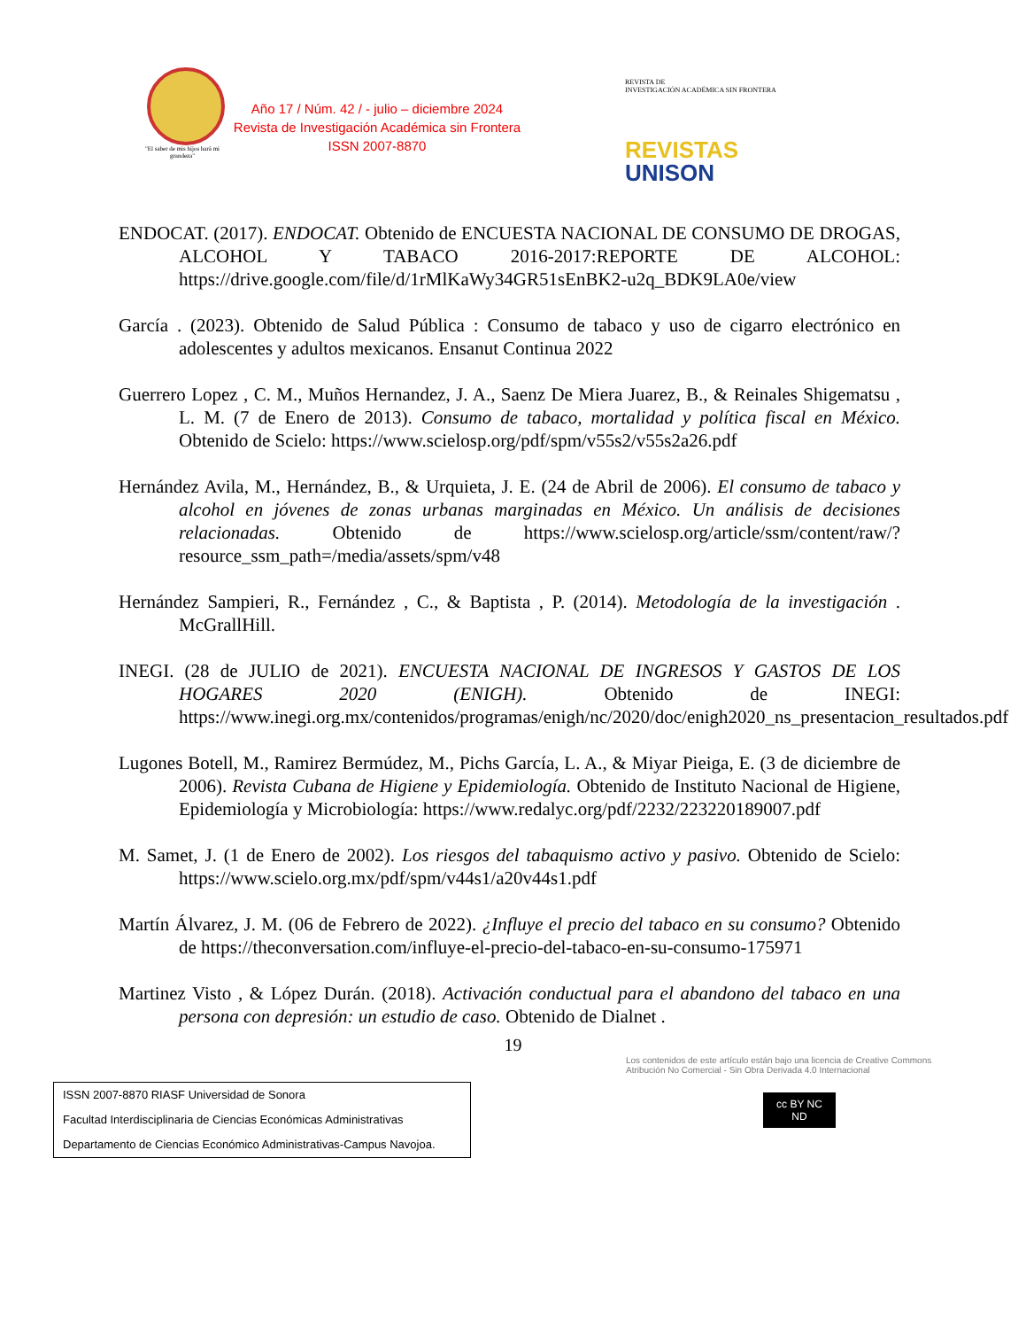"El saber de mis hijos hará mi grandeza"
Año 17 / Núm. 42 / - julio – diciembre 2024
Revista de Investigación Académica sin Frontera
ISSN 2007-8870
REVISTA DE
INVESTIGACIÓN ACADÉMICA SIN FRONTERA
REVISTAS
UNISON
ENDOCAT. (2017). ENDOCAT. Obtenido de ENCUESTA NACIONAL DE CONSUMO DE DROGAS, ALCOHOL Y TABACO 2016-2017:REPORTE DE ALCOHOL: https://drive.google.com/file/d/1rMlKaWy34GR51sEnBK2-u2q_BDK9LA0e/view
García . (2023). Obtenido de Salud Pública : Consumo de tabaco y uso de cigarro electrónico en adolescentes y adultos mexicanos. Ensanut Continua 2022
Guerrero Lopez , C. M., Muños Hernandez, J. A., Saenz De Miera Juarez, B., & Reinales Shigematsu , L. M. (7 de Enero de 2013). Consumo de tabaco, mortalidad y política fiscal en México. Obtenido de Scielo: https://www.scielosp.org/pdf/spm/v55s2/v55s2a26.pdf
Hernández Avila, M., Hernández, B., & Urquieta, J. E. (24 de Abril de 2006). El consumo de tabaco y alcohol en jóvenes de zonas urbanas marginadas en México. Un análisis de decisiones relacionadas. Obtenido de https://www.scielosp.org/article/ssm/content/raw/?resource_ssm_path=/media/assets/spm/v48
Hernández Sampieri, R., Fernández , C., & Baptista , P. (2014). Metodología de la investigación . McGrallHill.
INEGI. (28 de JULIO de 2021). ENCUESTA NACIONAL DE INGRESOS Y GASTOS DE LOS HOGARES 2020 (ENIGH). Obtenido de INEGI: https://www.inegi.org.mx/contenidos/programas/enigh/nc/2020/doc/enigh2020_ns_presentacion_resultados.pdf
Lugones Botell, M., Ramirez Bermúdez, M., Pichs García, L. A., & Miyar Pieiga, E. (3 de diciembre de 2006). Revista Cubana de Higiene y Epidemiología. Obtenido de Instituto Nacional de Higiene, Epidemiología y Microbiología: https://www.redalyc.org/pdf/2232/223220189007.pdf
M. Samet, J. (1 de Enero de 2002). Los riesgos del tabaquismo activo y pasivo. Obtenido de Scielo: https://www.scielo.org.mx/pdf/spm/v44s1/a20v44s1.pdf
Martín Álvarez, J. M. (06 de Febrero de 2022). ¿Influye el precio del tabaco en su consumo? Obtenido de https://theconversation.com/influye-el-precio-del-tabaco-en-su-consumo-175971
Martinez Visto , & López Durán. (2018). Activación conductual para el abandono del tabaco en una persona con depresión: un estudio de caso. Obtenido de Dialnet .
19
ISSN 2007-8870 RIASF Universidad de Sonora
Facultad Interdisciplinaria de Ciencias Económicas Administrativas
Departamento de Ciencias Económico Administrativas-Campus Navojoa.
Los contenidos de este artículo están bajo una licencia de Creative Commons Atribución No Comercial - Sin Obra Derivada 4.0 Internacional
cc BY NC ND